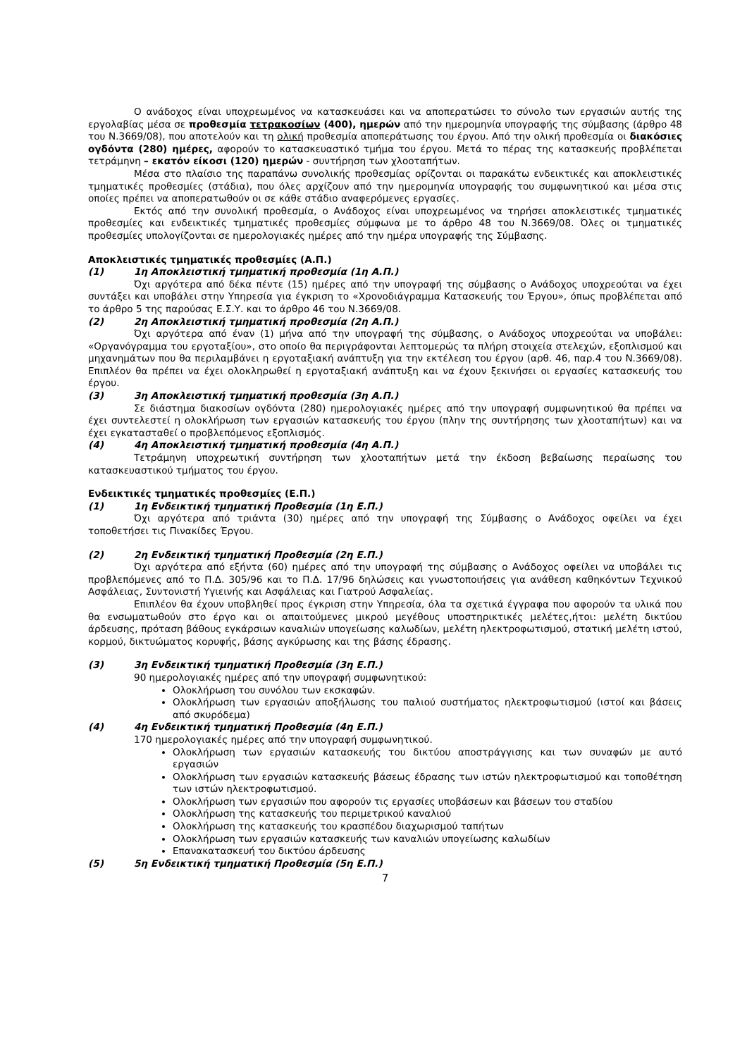Ο ανάδοχος είναι υποχρεωμένος να κατασκευάσει και να αποπερατώσει το σύνολο των εργασιών αυτής της εργολαβίας μέσα σε προθεσμία τετρακοσίων (400), ημερών από την ημερομηνία υπογραφής της σύμβασης (άρθρο 48 του Ν.3669/08), που αποτελούν και τη ολική προθεσμία αποπεράτωσης του έργου. Από την ολική προθεσμία οι διακόσιες ογδόντα (280) ημέρες, αφορούν το κατασκευαστικό τμήμα του έργου. Μετά το πέρας της κατασκευής προβλέπεται τετράμηνη – εκατόν είκοσι (120) ημερών - συντήρηση των χλοοταπήτων.
Μέσα στο πλαίσιο της παραπάνω συνολικής προθεσμίας ορίζονται οι παρακάτω ενδεικτικές και αποκλειστικές τμηματικές προθεσμίες (στάδια), που όλες αρχίζουν από την ημερομηνία υπογραφής του συμφωνητικού και μέσα στις οποίες πρέπει να αποπερατωθούν οι σε κάθε στάδιο αναφερόμενες εργασίες.
Εκτός από την συνολική προθεσμία, ο Ανάδοχος είναι υποχρεωμένος να τηρήσει αποκλειστικές τμηματικές προθεσμίες και ενδεικτικές τμηματικές προθεσμίες σύμφωνα με το άρθρο 48 του Ν.3669/08. Όλες οι τμηματικές προθεσμίες υπολογίζονται σε ημερολογιακές ημέρες από την ημέρα υπογραφής της Σύμβασης.
Αποκλειστικές τμηματικές προθεσμίες (Α.Π.)
(1) 1η Αποκλειστική τμηματική προθεσμία (1η Α.Π.)
Όχι αργότερα από δέκα πέντε (15) ημέρες από την υπογραφή της σύμβασης ο Ανάδοχος υποχρεούται να έχει συντάξει και υποβάλει στην Υπηρεσία για έγκριση το «Χρονοδιάγραμμα Κατασκευής του Έργου», όπως προβλέπεται από το άρθρο 5 της παρούσας Ε.Σ.Υ. και το άρθρο 46 του Ν.3669/08.
(2) 2η Αποκλειστική τμηματική προθεσμία (2η Α.Π.)
Όχι αργότερα από έναν (1) μήνα από την υπογραφή της σύμβασης, ο Ανάδοχος υποχρεούται να υποβάλει: «Οργανόγραμμα του εργοταξίου», στο οποίο θα περιγράφονται λεπτομερώς τα πλήρη στοιχεία στελεχών, εξοπλισμού και μηχανημάτων που θα περιλαμβάνει η εργοταξιακή ανάπτυξη για την εκτέλεση του έργου (αρθ. 46, παρ.4 του Ν.3669/08). Επιπλέον θα πρέπει να έχει ολοκληρωθεί η εργοταξιακή ανάπτυξη και να έχουν ξεκινήσει οι εργασίες κατασκευής του έργου.
(3) 3η Αποκλειστική τμηματική προθεσμία (3η Α.Π.)
Σε διάστημα διακοσίων ογδόντα (280) ημερολογιακές ημέρες από την υπογραφή συμφωνητικού θα πρέπει να έχει συντελεστεί η ολοκλήρωση των εργασιών κατασκευής του έργου (πλην της συντήρησης των χλοοταπήτων) και να έχει εγκατασταθεί ο προβλεπόμενος εξοπλισμός.
(4) 4η Αποκλειστική τμηματική προθεσμία (4η Α.Π.)
Τετράμηνη υποχρεωτική συντήρηση των χλοοταπήτων μετά την έκδοση βεβαίωσης περαίωσης του κατασκευαστικού τμήματος του έργου.
Ενδεικτικές τμηματικές προθεσμίες (Ε.Π.)
(1) 1η Ενδεικτική τμηματική Προθεσμία (1η Ε.Π.)
Όχι αργότερα από τριάντα (30) ημέρες από την υπογραφή της Σύμβασης ο Ανάδοχος οφείλει να έχει τοποθετήσει τις Πινακίδες Έργου.
(2) 2η Ενδεικτική τμηματική Προθεσμία (2η Ε.Π.)
Όχι αργότερα από εξήντα (60) ημέρες από την υπογραφή της σύμβασης ο Ανάδοχος οφείλει να υποβάλει τις προβλεπόμενες από το Π.Δ. 305/96 και το Π.Δ. 17/96 δηλώσεις και γνωστοποιήσεις για ανάθεση καθηκόντων Τεχνικού Ασφάλειας, Συντονιστή Υγιεινής και Ασφάλειας και Γιατρού Ασφαλείας.
Επιπλέον θα έχουν υποβληθεί προς έγκριση στην Υπηρεσία, όλα τα σχετικά έγγραφα που αφορούν τα υλικά που θα ενσωματωθούν στο έργο και οι απαιτούμενες μικρού μεγέθους υποστηρικτικές μελέτες,ήτοι: μελέτη δικτύου άρδευσης, πρόταση βάθους εγκάρσιων καναλιών υπογείωσης καλωδίων, μελέτη ηλεκτροφωτισμού, στατική μελέτη ιστού, κορμού, δικτυώματος κορυφής, βάσης αγκύρωσης και της βάσης έδρασης.
(3) 3η Ενδεικτική τμηματική Προθεσμία (3η Ε.Π.)
90 ημερολογιακές ημέρες από την υπογραφή συμφωνητικού:
Ολοκλήρωση του συνόλου των εκσκαφών.
Ολοκλήρωση των εργασιών αποξήλωσης του παλιού συστήματος ηλεκτροφωτισμού (ιστοί και βάσεις από σκυρόδεμα)
(4) 4η Ενδεικτική τμηματική Προθεσμία (4η Ε.Π.)
170 ημερολογιακές ημέρες από την υπογραφή συμφωνητικού.
Ολοκλήρωση των εργασιών κατασκευής του δικτύου αποστράγγισης και των συναφών με αυτό εργασιών
Ολοκλήρωση των εργασιών κατασκευής βάσεως έδρασης των ιστών ηλεκτροφωτισμού και τοποθέτηση των ιστών ηλεκτροφωτισμού.
Ολοκλήρωση των εργασιών που αφορούν τις εργασίες υποβάσεων και βάσεων του σταδίου
Ολοκλήρωση της κατασκευής του περιμετρικού καναλιού
Ολοκλήρωση της κατασκευής του κρασπέδου διαχωρισμού ταπήτων
Ολοκλήρωση των εργασιών κατασκευής των καναλιών υπογείωσης καλωδίων
Επανακατασκευή του δικτύου άρδευσης
(5) 5η Ενδεικτική τμηματική Προθεσμία (5η Ε.Π.)
7